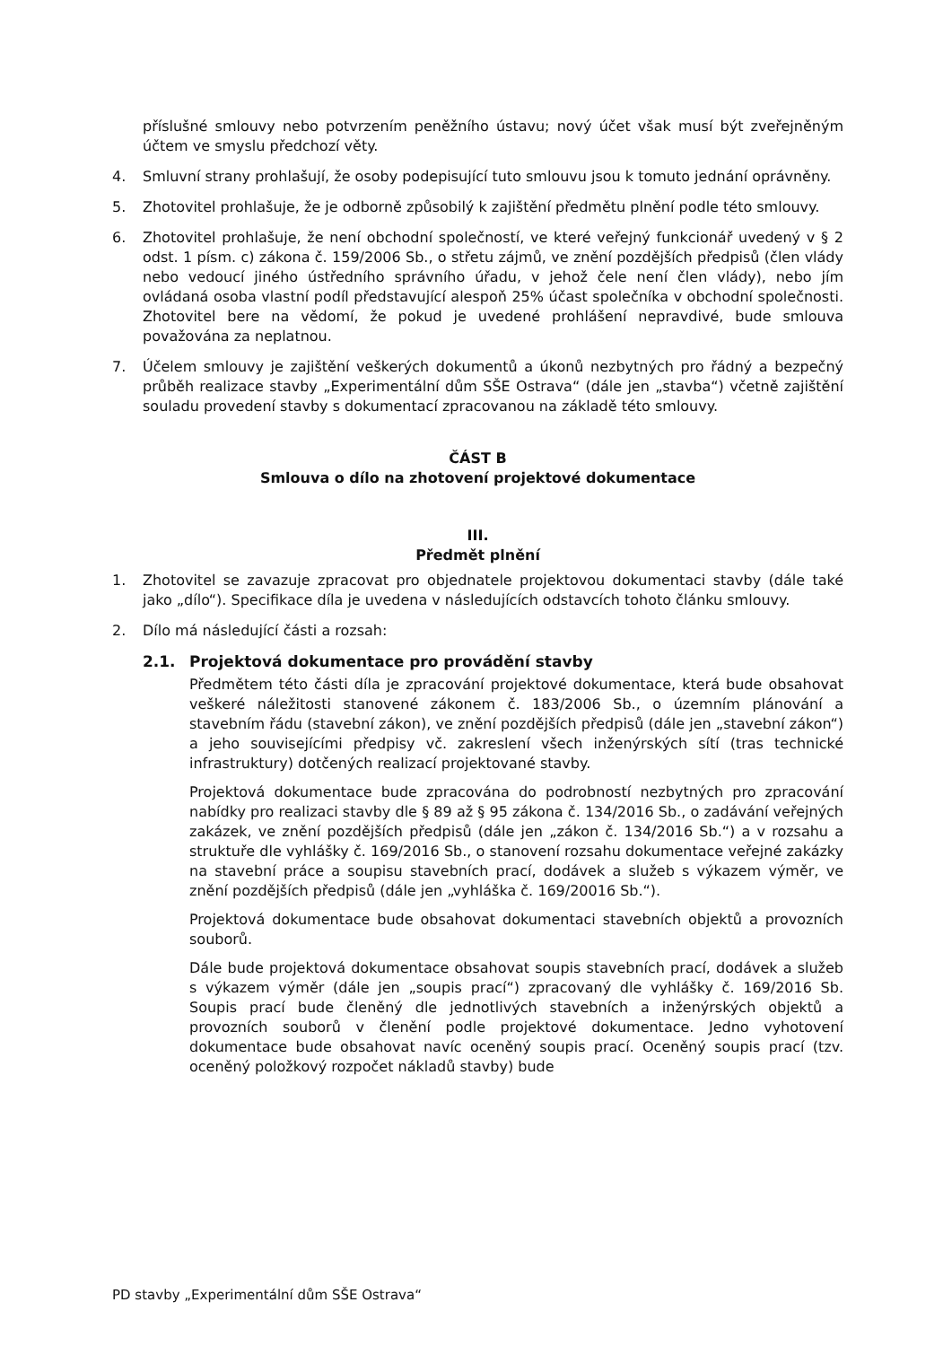příslušné smlouvy nebo potvrzením peněžního ústavu; nový účet však musí být zveřejněným účtem ve smyslu předchozí věty.
4. Smluvní strany prohlašují, že osoby podepisující tuto smlouvu jsou k tomuto jednání oprávněny.
5. Zhotovitel prohlašuje, že je odborně způsobilý k zajištění předmětu plnění podle této smlouvy.
6. Zhotovitel prohlašuje, že není obchodní společností, ve které veřejný funkcionář uvedený v § 2 odst. 1 písm. c) zákona č. 159/2006 Sb., o střetu zájmů, ve znění pozdějších předpisů (člen vlády nebo vedoucí jiného ústředního správního úřadu, v jehož čele není člen vlády), nebo jím ovládaná osoba vlastní podíl představující alespoň 25% účast společníka v obchodní společnosti. Zhotovitel bere na vědomí, že pokud je uvedené prohlášení nepravdivé, bude smlouva považována za neplatnou.
7. Účelem smlouvy je zajištění veškerých dokumentů a úkonů nezbytných pro řádný a bezpečný průběh realizace stavby „Experimentální dům SŠE Ostrava“ (dále jen „stavba“) včetně zajištění souladu provedení stavby s dokumentací zpracovanou na základě této smlouvy.
ČÁST B
Smlouva o dílo na zhotovení projektové dokumentace
III.
Předmět plnění
1. Zhotovitel se zavazuje zpracovat pro objednatele projektovou dokumentaci stavby (dále také jako „dílo“). Specifikace díla je uvedena v následujících odstavcích tohoto článku smlouvy.
2. Dílo má následující části a rozsah:
2.1. Projektová dokumentace pro provádění stavby
Předmětem této části díla je zpracování projektové dokumentace, která bude obsahovat veškeré náležitosti stanovené zákonem č. 183/2006 Sb., o územním plánování a stavebním řádu (stavební zákon), ve znění pozdějších předpisů (dále jen „stavební zákon“) a jeho souvisejícími předpisy vč. zakreslení všech inženýrských sítí (tras technické infrastruktury) dotčených realizací projektované stavby.
Projektová dokumentace bude zpracována do podrobností nezbytných pro zpracování nabídky pro realizaci stavby dle § 89 až § 95 zákona č. 134/2016 Sb., o zadávání veřejných zakázek, ve znění pozdějších předpisů (dále jen „zákon č. 134/2016 Sb.“) a v rozsahu a struktuře dle vyhlášky č. 169/2016 Sb., o stanovení rozsahu dokumentace veřejné zakázky na stavební práce a soupisu stavebních prací, dodávek a služeb s výkazem výměr, ve znění pozdějších předpisů (dále jen „vyhláška č. 169/20016 Sb.“).
Projektová dokumentace bude obsahovat dokumentaci stavebních objektů a provozních souborů.
Dále bude projektová dokumentace obsahovat soupis stavebních prací, dodávek a služeb s výkazem výměr (dále jen „soupis prací“) zpracovaný dle vyhlášky č. 169/2016 Sb. Soupis prací bude členěný dle jednotlivých stavebních a inženýrských objektů a provozních souborů v členění podle projektové dokumentace. Jedno vyhotovení dokumentace bude obsahovat navíc oceněný soupis prací. Oceněný soupis prací (tzv. oceněný položkový rozpočet nákladů stavby) bude
PD stavby „Experimentální dům SŠE Ostrava“